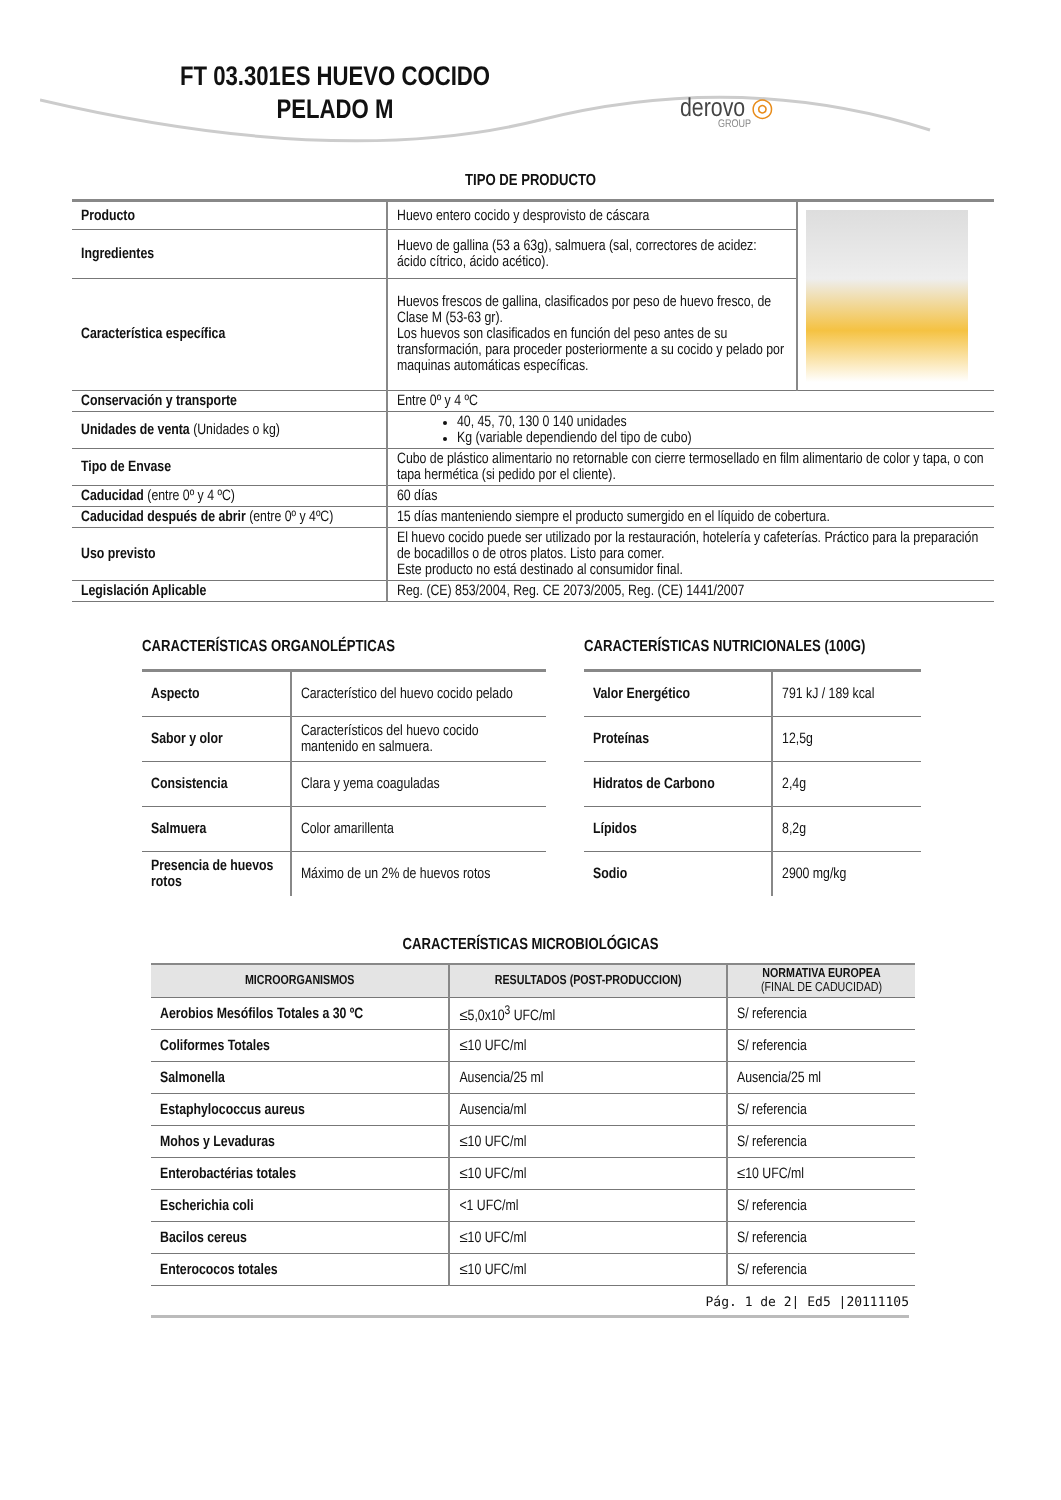FT 03.301ES HUEVO COCIDO PELADO M
derovo ◎
GROUP
TIPO DE PRODUCTO
| Producto | Huevo entero cocido y desprovisto de cáscara | |
| Ingredientes | Huevo de gallina (53 a 63g), salmuera (sal, correctores de acidez: ácido cítrico, ácido acético). | |
| Característica específica | Huevos frescos de gallina, clasificados por peso de huevo fresco, de Clase M (53-63 gr). Los huevos son clasificados en función del peso antes de su transformación, para proceder posteriormente a su cocido y pelado por maquinas automáticas específicas. | |
| Conservación y transporte | Entre 0º y 4 ºC | |
| Unidades de venta (Unidades o kg) | 40, 45, 70, 130 0 140 unidades Kg (variable dependiendo del tipo de cubo) | |
| Tipo de Envase | Cubo de plástico alimentario no retornable con cierre termosellado en film alimentario de color y tapa, o con tapa hermética (si pedido por el cliente). | |
| Caducidad (entre 0º y 4 ºC) | 60 días | |
| Caducidad después de abrir (entre 0º y 4ºC) | 15 días manteniendo siempre el producto sumergido en el líquido de cobertura. | |
| Uso previsto | El huevo cocido puede ser utilizado por la restauración, hotelería y cafeterías. Práctico para la preparación de bocadillos o de otros platos. Listo para comer. Este producto no está destinado al consumidor final. | |
| Legislación Aplicable | Reg. (CE) 853/2004, Reg. CE 2073/2005, Reg. (CE) 1441/2007 | |
CARACTERÍSTICAS ORGANOLÉPTICAS
| Aspecto | Característico del huevo cocido pelado |
| Sabor y olor | Característicos del huevo cocido mantenido en salmuera. |
| Consistencia | Clara y yema coaguladas |
| Salmuera | Color amarillenta |
| Presencia de huevos rotos | Máximo de un 2% de huevos rotos |
CARACTERÍSTICAS NUTRICIONALES (100G)
| Valor Energético | 791 kJ / 189 kcal |
| Proteínas | 12,5g |
| Hidratos de Carbono | 2,4g |
| Lípidos | 8,2g |
| Sodio | 2900 mg/kg |
CARACTERÍSTICAS MICROBIOLÓGICAS
| MICROORGANISMOS | RESULTADOS (POST-PRODUCCION) | NORMATIVA EUROPEA (FINAL DE CADUCIDAD) |
| --- | --- | --- |
| Aerobios Mesófilos Totales a 30 ºC | ≤5,0x10<sup>3</sup> UFC/ml | S/ referencia |
| Coliformes Totales | ≤10 UFC/ml | S/ referencia |
| Salmonella | Ausencia/25 ml | Ausencia/25 ml |
| Estaphylococcus aureus | Ausencia/ml | S/ referencia |
| Mohos y Levaduras | ≤10 UFC/ml | S/ referencia |
| Enterobactérias totales | ≤10 UFC/ml | ≤10 UFC/ml |
| Escherichia coli | <1 UFC/ml | S/ referencia |
| Bacilos cereus | ≤10 UFC/ml | S/ referencia |
| Enterococos totales | ≤10 UFC/ml | S/ referencia |
Pág. 1 de 2| Ed5 |20111105